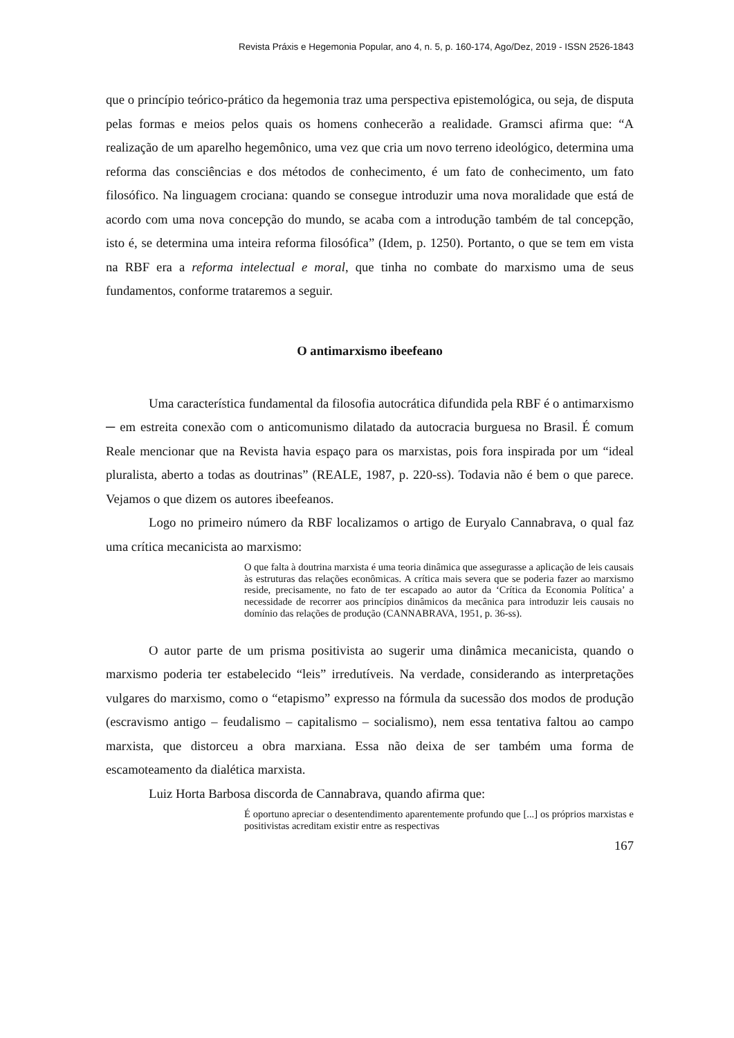Revista Práxis e Hegemonia Popular, ano 4, n. 5, p. 160-174, Ago/Dez, 2019 - ISSN 2526-1843
que o princípio teórico-prático da hegemonia traz uma perspectiva epistemológica, ou seja, de disputa pelas formas e meios pelos quais os homens conhecerão a realidade. Gramsci afirma que: “A realização de um aparelho hegemônico, uma vez que cria um novo terreno ideológico, determina uma reforma das consciências e dos métodos de conhecimento, é um fato de conhecimento, um fato filosófico. Na linguagem crociana: quando se consegue introduzir uma nova moralidade que está de acordo com uma nova concepção do mundo, se acaba com a introdução também de tal concepção, isto é, se determina uma inteira reforma filosófica” (Idem, p. 1250). Portanto, o que se tem em vista na RBF era a reforma intelectual e moral, que tinha no combate do marxismo uma de seus fundamentos, conforme trataremos a seguir.
O antimarxismo ibeefeano
Uma característica fundamental da filosofia autocrática difundida pela RBF é o antimarxismo ─ em estreita conexão com o anticomunismo dilatado da autocracia burguesa no Brasil. É comum Reale mencionar que na Revista havia espaço para os marxistas, pois fora inspirada por um “ideal pluralista, aberto a todas as doutrinas” (REALE, 1987, p. 220-ss). Todavia não é bem o que parece. Vejamos o que dizem os autores ibeefeanos.
Logo no primeiro número da RBF localizamos o artigo de Euryalo Cannabrava, o qual faz uma crítica mecanicista ao marxismo:
O que falta à doutrina marxista é uma teoria dinâmica que assegurasse a aplicação de leis causais às estruturas das relações econômicas. A crítica mais severa que se poderia fazer ao marxismo reside, precisamente, no fato de ter escapado ao autor da ‘Crítica da Economia Política’ a necessidade de recorrer aos princípios dinâmicos da mecânica para introduzir leis causais no domínio das relações de produção (CANNABRAVA, 1951, p. 36-ss).
O autor parte de um prisma positivista ao sugerir uma dinâmica mecanicista, quando o marxismo poderia ter estabelecido “leis” irredutíveis. Na verdade, considerando as interpretações vulgares do marxismo, como o “etapismo” expresso na fórmula da sucessão dos modos de produção (escravismo antigo – feudalismo – capitalismo – socialismo), nem essa tentativa faltou ao campo marxista, que distorceu a obra marxiana. Essa não deixa de ser também uma forma de escamoteamento da dialética marxista.
Luiz Horta Barbosa discorda de Cannabrava, quando afirma que:
É oportuno apreciar o desentendimento aparentemente profundo que [...] os próprios marxistas e positivistas acreditam existir entre as respectivas
167